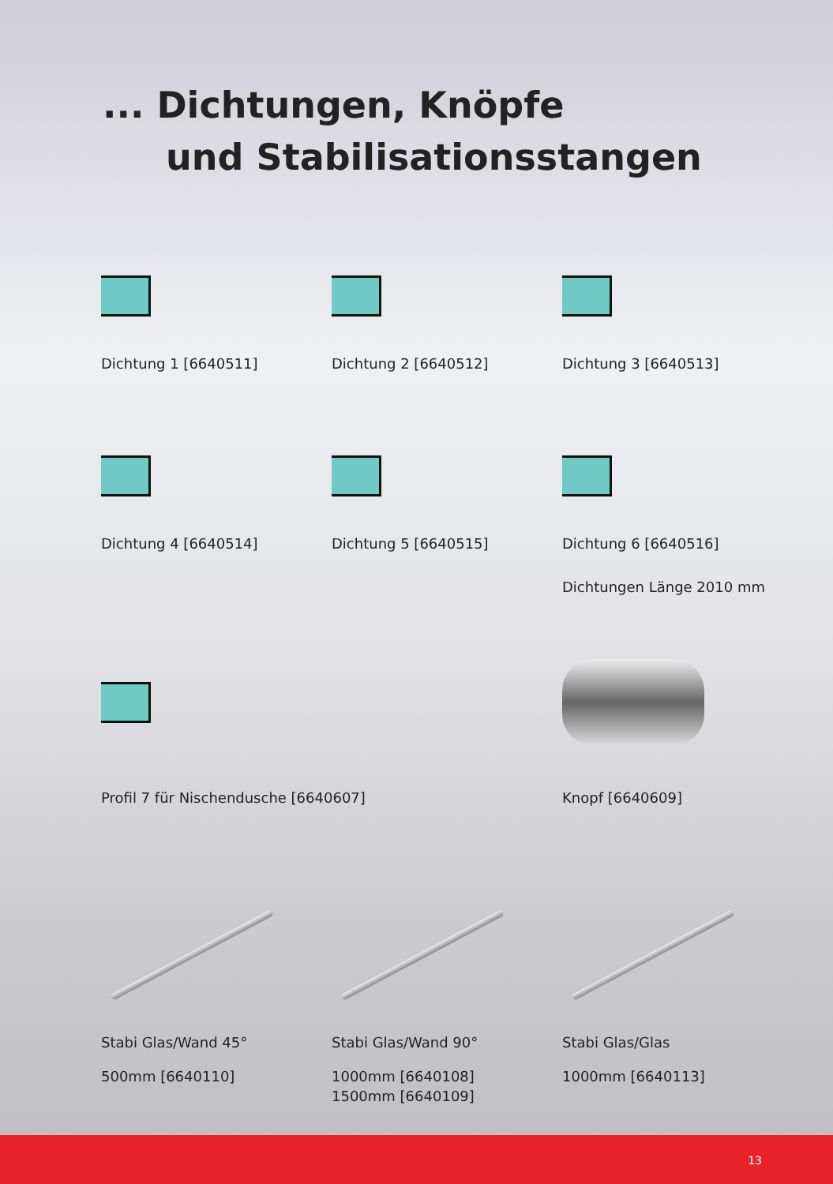... Dichtungen, Knöpfe
und Stabilisationsstangen
Dichtung 1 [6640511]
Dichtung 2 [6640512]
Dichtung 3 [6640513]
Dichtung 4 [6640514]
Dichtung 5 [6640515]
Dichtung 6 [6640516]
Dichtungen Länge 2010 mm
Profil 7 für Nischendusche [6640607]
Knopf [6640609]
Stabi Glas/Wand 45°
500mm [6640110]
Stabi Glas/Wand 90°
1000mm [6640108]
1500mm [6640109]
Stabi Glas/Glas
1000mm [6640113]
13